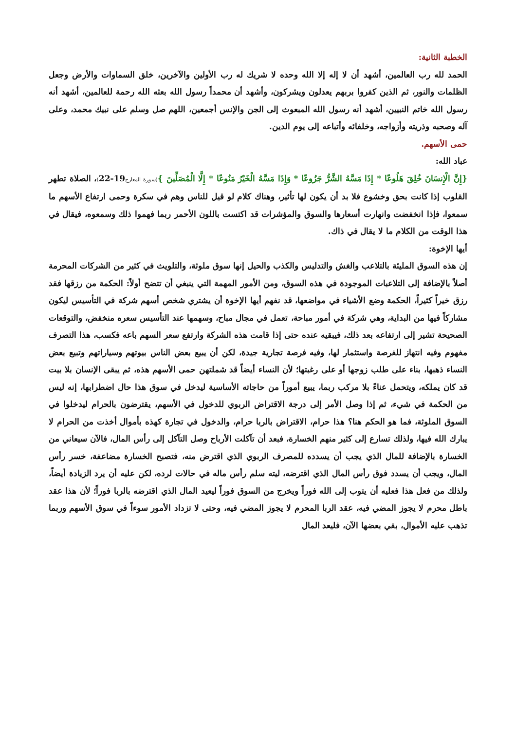الخطبة الثانية:
الحمد لله رب العالمين، أشهد أن لا إله إلا الله وحده لا شريك له رب الأولين والآخرين، خلق السماوات والأرض وجعل الظلمات والنور، ثم الذين كفروا بربهم يعدلون ويشركون، وأشهد أن محمداً رسول الله بعثه الله رحمة للعالمين، أشهد أنه رسول الله خاتم النبيين، أشهد أنه رسول الله المبعوث إلى الجن والإنس أجمعين، اللهم صل وسلم على نبيك محمد، وعلى آله وصحبه وذريته وأزواجه، وخلفائه وأتباعه إلى يوم الدين.
حمى الأسهم.
عباد الله:
{إِنَّ الْإِنسَانَ خُلِقَ هَلُوعًا * إِذَا مَسَّهُ الشَّرُّ جَزُوعًا * وَإِذَا مَسَّهُ الْخَيْرُ مَنُوعًا * إِلَّا الْمُصَلِّينَ }(سورة المعارج19-22)، الصلاة تطهر القلوب إذا كانت بحق وخشوع فلا بد أن يكون لها تأثير، وهناك كلام لو قيل للناس وهم في سكرة وحمى ارتفاع الأسهم ما سمعوا، فإذا انخفضت وانهارت أسعارها والسوق والمؤشرات قد اكتست باللون الأحمر ربما فهموا ذلك وسمعوه، فيقال في هذا الوقت من الكلام ما لا يقال في ذاك.
أيها الإخوة:
إن هذه السوق المليئة بالتلاعب والغش والتدليس والكذب والحيل إنها سوق ملوثة، والتلويث في كثير من الشركات المحرمة أصلاً بالإضافة إلى التلاعبات الموجودة في هذه السوق، ومن الأمور المهمة التي ينبغي أن تتضح أولاً: الحكمة من رزقها فقد رزق خيراً كثيراً، الحكمة وضع الأشياء في مواضعها، قد نفهم أيها الإخوة أن يشتري شخص أسهم شركة في التأسيس ليكون مشاركاً فيها من البداية، وهي شركة في أمور مباحة، تعمل في مجال مباح، وسهمها عند التأسيس سعره منخفض، والتوقعات الصحيحة تشير إلى ارتفاعه بعد ذلك، فيبقيه عنده حتى إذا قامت هذه الشركة وارتفع سعر السهم باعه فكسب، هذا التصرف مفهوم وفيه انتهاز للفرصة واستثمار لها، وفيه فرصة تجارية جيدة، لكن أن يبيع بعض الناس بيوتهم وسياراتهم وتبيع بعض النساء ذهبها، بناء على طلب زوجها أو على رغبتها؛ لأن النساء أيضاً قد شملتهن حمى الأسهم هذه، ثم يبقى الإنسان بلا بيت قد كان يملكه، ويتحمل عناءً بلا مركب ربما، يبيع أموراً من حاجاته الأساسية ليدخل في سوق هذا حال اضطرابها، إنه ليس من الحكمة في شيء، ثم إذا وصل الأمر إلى درجة الاقتراض الربوي للدخول في الأسهم، يقترضون بالحرام ليدخلوا في السوق الملوثة، فما هو الحكم هنا؟ هذا حرام، الاقتراض بالربا حرام، والدخول في تجارة كهذه بأموال أخذت من الحرام لا يبارك الله فيها، ولذلك تسارع إلى كثير منهم الخسارة، فبعد أن تآكلت الأرباح وصل التآكل إلى رأس المال، فالآن سيعاني من الخسارة بالإضافة للمال الذي يجب أن يسدده للمصرف الربوي الذي اقترض منه، فتصبح الخسارة مضاعفة، خسر رأس المال، ويجب أن يسدد فوق رأس المال الذي اقترضه، ليته سلم رأس ماله في حالات لرده، لكن عليه أن يرد الزيادة أيضاً، ولذلك من فعل هذا فعليه أن يتوب إلى الله فوراً ويخرج من السوق فوراً ليعيد المال الذي اقترضه بالربا فوراً؛ لأن هذا عقد باطل محرم لا يجوز المضي فيه، عقد الربا المحرم لا يجوز المضي فيه، وحتى لا تزداد الأمور سوءاً في سوق الأسهم وربما تذهب عليه الأموال، بقي بعضها الآن، فليعد المال